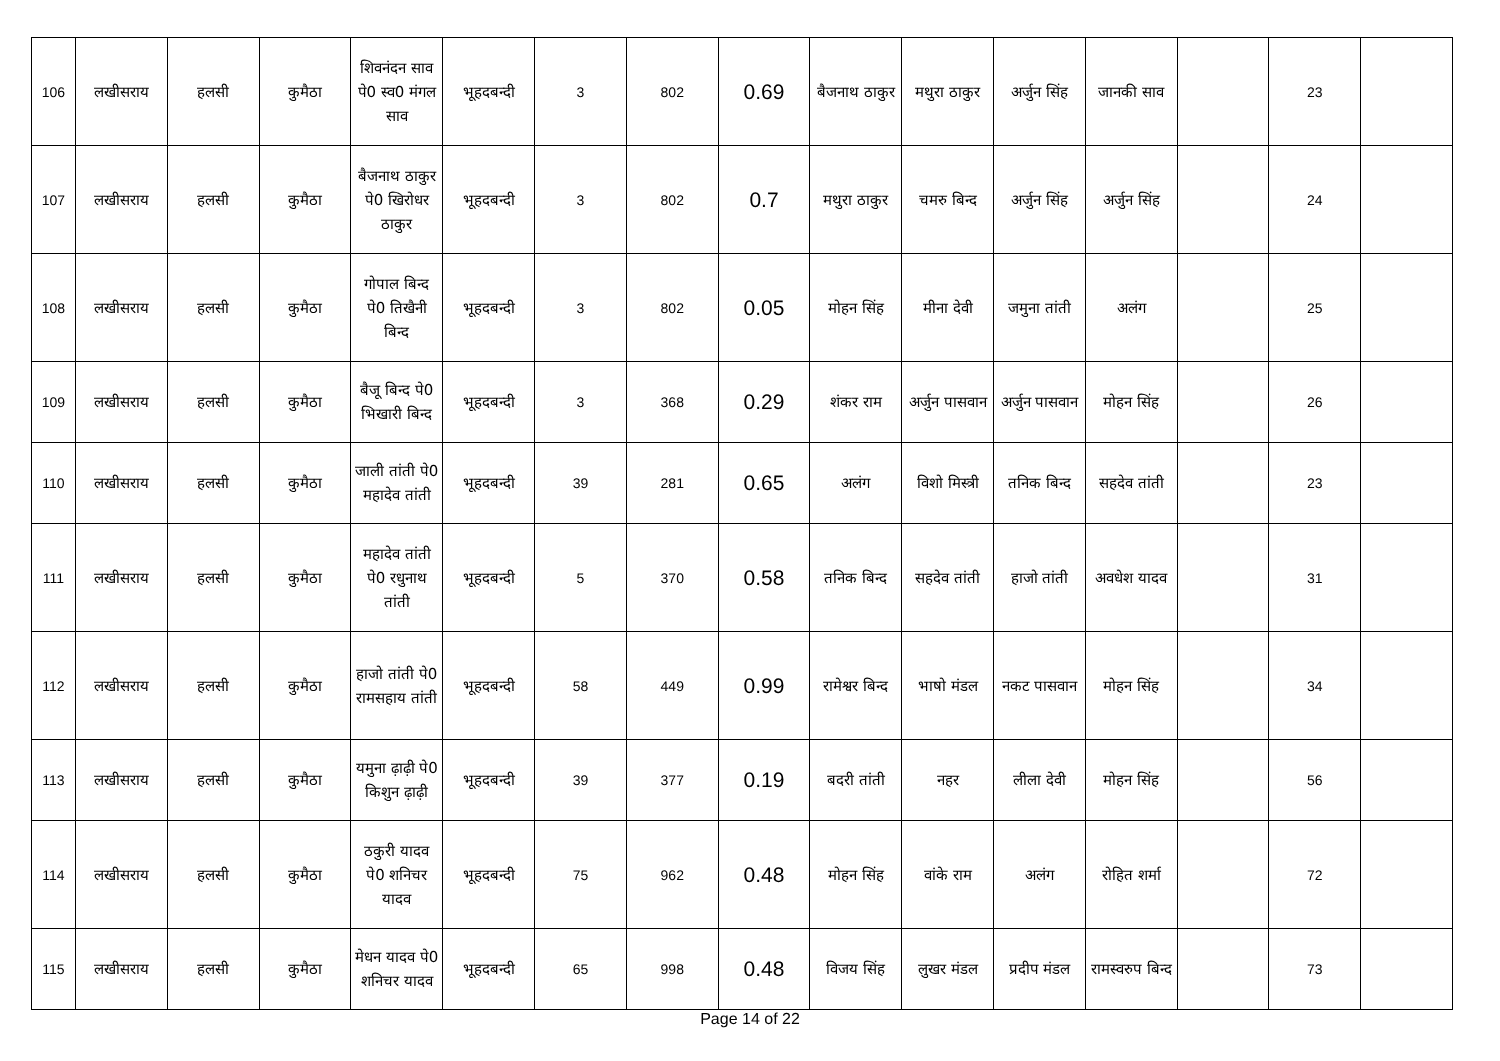| 106 | लखीसराय | हलसी | कुमैठा | शिवनंदन साव पे0 स्व0 मंगल साव | भूहदबन्दी | 3 | 802 | 0.69 | बैजनाथ ठाकुर | मथुरा ठाकुर | अर्जुन सिंह | जानकी साव | | 23 | |
| 107 | लखीसराय | हलसी | कुमैठा | बैजनाथ ठाकुर पे0 खिरोधर ठाकुर | भूहदबन्दी | 3 | 802 | 0.7 | मथुरा ठाकुर | चमरु बिन्द | अर्जुन सिंह | अर्जुन सिंह | | 24 | |
| 108 | लखीसराय | हलसी | कुमैठा | गोपाल बिन्द पे0 तिखैनी बिन्द | भूहदबन्दी | 3 | 802 | 0.05 | मोहन सिंह | मीना देवी | जमुना तांती | अलंग | | 25 | |
| 109 | लखीसराय | हलसी | कुमैठा | बैजू बिन्द पे0 भिखारी बिन्द | भूहदबन्दी | 3 | 368 | 0.29 | शंकर राम | अर्जुन पासवान | अर्जुन पासवान | मोहन सिंह | | 26 | |
| 110 | लखीसराय | हलसी | कुमैठा | जाली तांती पे0 महादेव तांती | भूहदबन्दी | 39 | 281 | 0.65 | अलंग | विशो मिस्त्री | तनिक बिन्द | सहदेव तांती | | 23 | |
| 111 | लखीसराय | हलसी | कुमैठा | महादेव तांती पे0 रधुनाथ तांती | भूहदबन्दी | 5 | 370 | 0.58 | तनिक बिन्द | सहदेव तांती | हाजो तांती | अवधेश यादव | | 31 | |
| 112 | लखीसराय | हलसी | कुमैठा | हाजो तांती पे0 रामसहाय तांती | भूहदबन्दी | 58 | 449 | 0.99 | रामेश्वर बिन्द | भाषो मंडल | नकट पासवान | मोहन सिंह | | 34 | |
| 113 | लखीसराय | हलसी | कुमैठा | यमुना ढ़ाढ़ी पे0 किशुन ढ़ाढ़ी | भूहदबन्दी | 39 | 377 | 0.19 | बदरी तांती | नहर | लीला देवी | मोहन सिंह | | 56 | |
| 114 | लखीसराय | हलसी | कुमैठा | ठकुरी यादव पे0 शनिचर यादव | भूहदबन्दी | 75 | 962 | 0.48 | मोहन सिंह | वांके राम | अलंग | रोहित शर्मा | | 72 | |
| 115 | लखीसराय | हलसी | कुमैठा | मेधन यादव पे0 शनिचर यादव | भूहदबन्दी | 65 | 998 | 0.48 | विजय सिंह | लुखर मंडल | प्रदीप मंडल | रामस्वरुप बिन्द | | 73 | |
Page 14 of 22